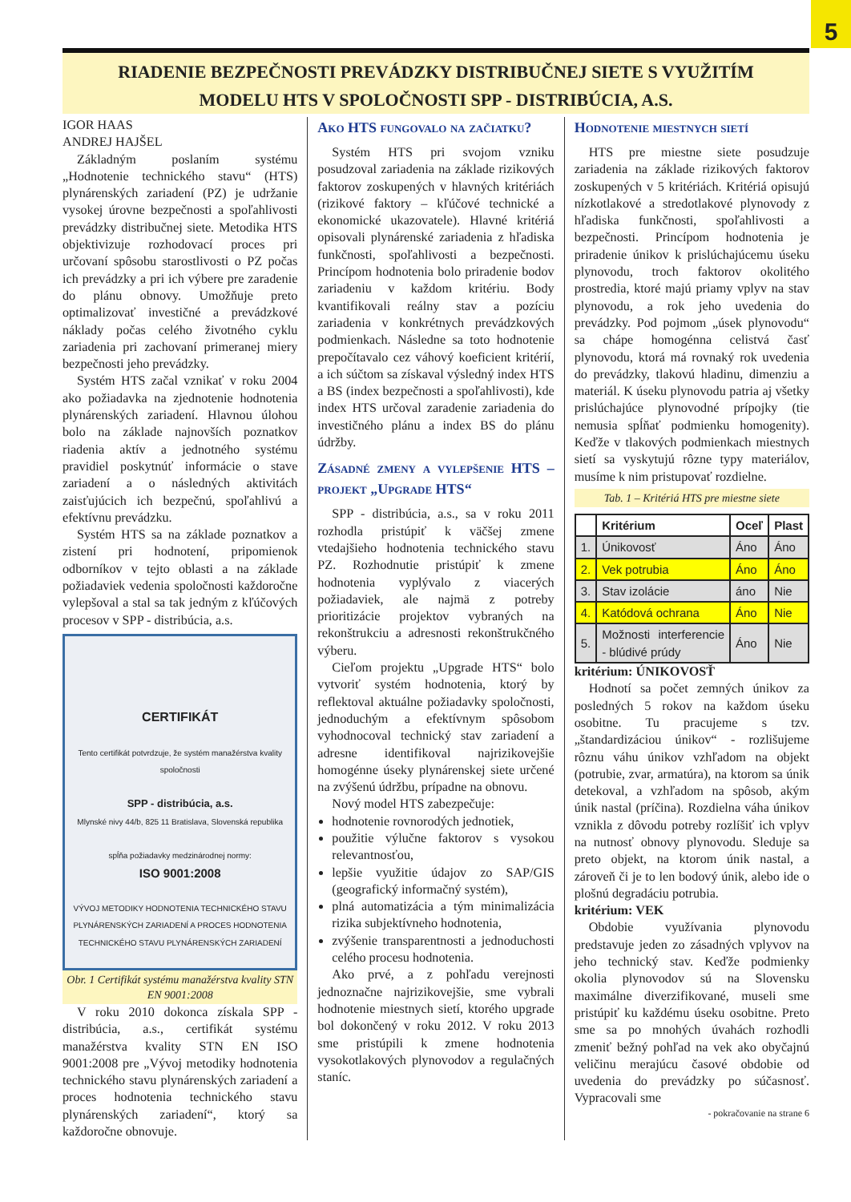5
RIADENIE BEZPEČNOSTI PREVÁDZKY DISTRIBUČNEJ SIETE S VYUŽITÍM
MODELU HTS V SPOLOČNOSTI SPP - DISTRIBÚCIA, A.S.
IGOR HAAS
ANDREJ HAJŠEL
Základným poslaním systému „Hodnotenie technického stavu“ (HTS) plynárenských zariadení (PZ) je udržanie vysokej úrovne bezpečnosti a spoľahlivosti prevádzky distribučnej siete. Metodika HTS objektivizuje rozhodovací proces pri určovaní spôsobu starostlivosti o PZ počas ich prevádzky a pri ich výbere pre zaradenie do plánu obnovy. Umožňuje preto optimalizovať investičné a prevádzkové náklady počas celého životného cyklu zariadenia pri zachovaní primeranej miery bezpečnosti jeho prevádzky.
Systém HTS začal vznikať v roku 2004 ako požiadavka na zjednotenie hodnotenia plynárenských zariadení. Hlavnou úlohou bolo na základe najnovších poznatkov riadenia aktív a jednotného systému pravidiel poskytnúť informácie o stave zariadení a o následných aktivitách zaisťujúcich ich bezpečnú, spoľahlivú a efektívnu prevádzku.
Systém HTS sa na základe poznatkov a zistení pri hodnotení, pripomienok odborníkov v tejto oblasti a na základe požiadaviek vedenia spoločnosti každoročne vylepšoval a stal sa tak jedným z kľúčových procesov v SPP - distribúcia, a.s.
CERTIFIKÁT
Tento certifikát potvrdzuje, že systém manažérstva kvality spoločnosti
SPP - distribúcia, a.s.
Mlynské nivy 44/b, 825 11 Bratislava, Slovenská republika
spĺňa požiadavky medzinárodnej normy:
ISO 9001:2008
VÝVOJ METODIKY HODNOTENIA TECHNICKÉHO STAVU PLYNÁRENSKÝCH ZARIADENÍ A PROCES HODNOTENIA TECHNICKÉHO STAVU PLYNÁRENSKÝCH ZARIADENÍ
Obr. 1 Certifikát systému manažérstva kvality STN EN 9001:2008
V roku 2010 dokonca získala SPP - distribúcia, a.s., certifikát systému manažérstva kvality STN EN ISO 9001:2008 pre „Vývoj metodiky hodnotenia technického stavu plynárenských zariadení a proces hodnotenia technického stavu plynárenských zariadení“, ktorý sa každoročne obnovuje.
Ako HTS fungovalo na začiatku?
Systém HTS pri svojom vzniku posudzoval zariadenia na základe rizikových faktorov zoskupených v hlavných kritériách (rizikové faktory – kľúčové technické a ekonomické ukazovatele). Hlavné kritériá opisovali plynárenské zariadenia z hľadiska funkčnosti, spoľahlivosti a bezpečnosti. Princípom hodnotenia bolo priradenie bodov zariadeniu v každom kritériu. Body kvantifikovali reálny stav a pozíciu zariadenia v konkrétnych prevádzkových podmienkach. Následne sa toto hodnotenie prepočítavalo cez váhový koeficient kritérií, a ich súčtom sa získaval výsledný index HTS a BS (index bezpečnosti a spoľahlivosti), kde index HTS určoval zaradenie zariadenia do investičného plánu a index BS do plánu údržby.
Zásadné zmeny a vylepšenie HTS – projekt „Upgrade HTS“
SPP - distribúcia, a.s., sa v roku 2011 rozhodla pristúpiť k väčšej zmene vtedajšieho hodnotenia technického stavu PZ. Rozhodnutie pristúpiť k zmene hodnotenia vyplývalo z viacerých požiadaviek, ale najmä z potreby prioritizácie projektov vybraných na rekonštrukciu a adresnosti rekonštrukčného výberu.
Cieľom projektu „Upgrade HTS“ bolo vytvoriť systém hodnotenia, ktorý by reflektoval aktuálne požiadavky spoločnosti, jednoduchým a efektívnym spôsobom vyhodnocoval technický stav zariadení a adresne identifikoval najrizikovejšie homogénne úseky plynárenskej siete určené na zvýšenú údržbu, prípadne na obnovu.
Nový model HTS zabezpečuje:
hodnotenie rovnorodých jednotiek,
použitie výlučne faktorov s vysokou relevantnosťou,
lepšie využitie údajov zo SAP/GIS (geografický informačný systém),
plná automatizácia a tým minimalizácia rizika subjektívneho hodnotenia,
zvýšenie transparentnosti a jednoduchosti celého procesu hodnotenia.
Ako prvé, a z pohľadu verejnosti jednoznačne najrizikovejšie, sme vybrali hodnotenie miestnych sietí, ktorého upgrade bol dokončený v roku 2012. V roku 2013 sme pristúpili k zmene hodnotenia vysokotlakových plynovodov a regulačných staníc.
Hodnotenie miestnych sietí
HTS pre miestne siete posudzuje zariadenia na základe rizikových faktorov zoskupených v 5 kritériách. Kritériá opisujú nízkotlakové a stredotlakové plynovody z hľadiska funkčnosti, spoľahlivosti a bezpečnosti. Princípom hodnotenia je priradenie únikov k prislúchajúcemu úseku plynovodu, troch faktorov okolitého prostredia, ktoré majú priamy vplyv na stav plynovodu, a rok jeho uvedenia do prevádzky. Pod pojmom „úsek plynovodu“ sa chápe homogénna celistvá časť plynovodu, ktorá má rovnaký rok uvedenia do prevádzky, tlakovú hladinu, dimenziu a materiál. K úseku plynovodu patria aj všetky prislúchajúce plynovodné prípojky (tie nemusia spĺňať podmienku homogenity). Keďže v tlakových podmienkach miestnych sietí sa vyskytujú rôzne typy materiálov, musíme k nim pristupovať rozdielne.
Tab. 1 – Kritériá HTS pre miestne siete
| | Kritérium | Oceľ | Plast |
| --- | --- | --- | --- |
| 1. | Únikovosť | Áno | Áno |
| 2. | Vek potrubia | Áno | Áno |
| 3. | Stav izolácie | áno | Nie |
| 4. | Katódová ochrana | Áno | Nie |
| 5. | Možnosti interferencie - blúdivé prúdy | Áno | Nie |
kritérium: ÚNIKOVOSŤ
Hodnotí sa počet zemných únikov za posledných 5 rokov na každom úseku osobitne. Tu pracujeme s tzv. „štandardizáciou únikov“ - rozlišujeme rôznu váhu únikov vzhľadom na objekt (potrubie, zvar, armatúra), na ktorom sa únik detekoval, a vzhľadom na spôsob, akým únik nastal (príčina). Rozdielna váha únikov vznikla z dôvodu potreby rozlíšiť ich vplyv na nutnosť obnovy plynovodu. Sleduje sa preto objekt, na ktorom únik nastal, a zároveň či je to len bodový únik, alebo ide o plošnú degradáciu potrubia.
kritérium: VEK
Obdobie využívania plynovodu predstavuje jeden zo zásadných vplyvov na jeho technický stav. Keďže podmienky okolia plynovodov sú na Slovensku maximálne diverzifikované, museli sme pristúpiť ku každému úseku osobitne. Preto sme sa po mnohých úvahách rozhodli zmeniť bežný pohľad na vek ako obyčajnú veličinu merajúcu časové obdobie od uvedenia do prevádzky po súčasnosť. Vypracovali sme
- pokračovanie na strane 6